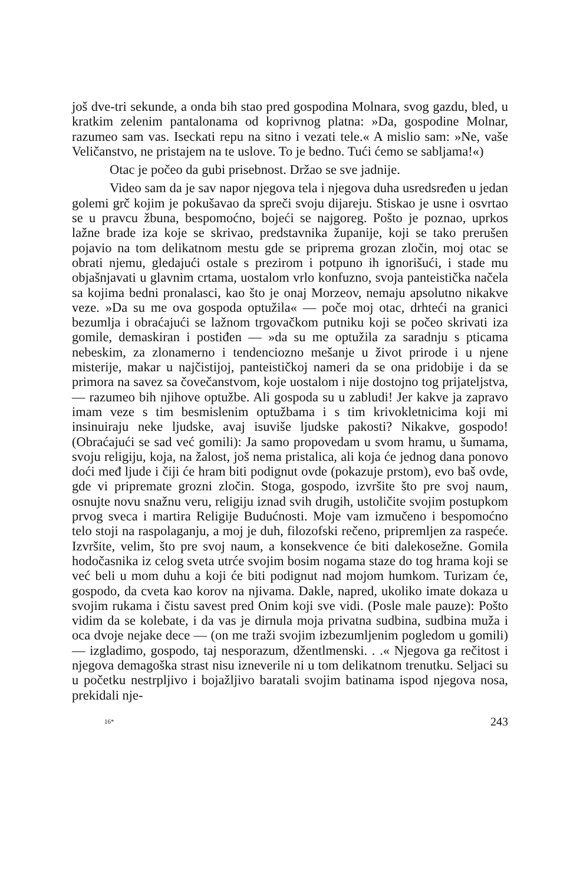još dve-tri sekunde, a onda bih stao pred gospodina Molnara, svog gazdu, bled, u kratkim zelenim pantalonama od koprivnog platna: »Da, gospodine Molnar, razumeo sam vas. Iseckati repu na sitno i vezati tele.« A mislio sam: »Ne, vaše Veličanstvo, ne pristajem na te uslove. To je bedno. Tući ćemo se sabljama!«)
Otac je počeo da gubi prisebnost. Držao se sve jadnije.
Video sam da je sav napor njegova tela i njegova duha usredsređen u jedan golemi grč kojim je pokušavao da spreči svoju dijareju. Stiskao je usne i osvrtao se u pravcu žbuna, bespomoćno, bojeći se najgoreg. Pošto je poznao, uprkos lažne brade iza koje se skrivao, predstavnika županije, koji se tako prerušen pojavio na tom delikatnom mestu gde se priprema grozan zločin, moj otac se obrati njemu, gledajući ostale s prezirom i potpuno ih ignorišući, i stade mu objašnjavati u glavnim crtama, uostalom vrlo konfuzno, svoja panteistička načela sa kojima bedni pronalasci, kao što je onaj Morzeov, nemaju apsolutno nikakve veze. »Da su me ova gospoda optužila« — poče moj otac, drhteći na granici bezumlja i obraćajući se lažnom trgovačkom putniku koji se počeo skrivati iza gomile, demaskiran i postiđen — »da su me optužila za saradnju s pticama nebeskim, za zlonamerno i tendenciozno mešanje u život prirode i u njene misterije, makar u najčistijoj, panteističkoj nameri da se ona pridobije i da se primora na savez sa čovečanstvom, koje uostalom i nije dostojno tog prijateljstva, — razumeo bih njihove optužbe. Ali gospoda su u zabludi! Jer kakve ja zapravo imam veze s tim besmislenim optužbama i s tim krivokletnicima koji mi insinuiraju neke ljudske, avaj isuviše ljudske pakosti? Nikakve, gospodo! (Obraćajući se sad već gomili): Ja samo propovedam u svom hramu, u šumama, svoju religiju, koja, na žalost, još nema pristalica, ali koja će jednog dana ponovo doći međ ljude i čiji će hram biti podignut ovde (pokazuje prstom), evo baš ovde, gde vi pripremate grozni zločin. Stoga, gospodo, izvršite što pre svoj naum, osnujte novu snažnu veru, religiju iznad svih drugih, ustoličite svojim postupkom prvog sveca i martira Religije Budućnosti. Moje vam izmučeno i bespomoćno telo stoji na raspolaganju, a moj je duh, filozofski rečeno, pripremljen za raspeće. Izvršite, velim, što pre svoj naum, a konsekvence će biti dalekosežne. Gomila hodočasnika iz celog sveta utrće svojim bosim nogama staze do tog hrama koji se već beli u mom duhu a koji će biti podignut nad mojom humkom. Turizam će, gospodo, da cveta kao korov na njivama. Dakle, napred, ukoliko imate dokaza u svojim rukama i čistu savest pred Onim koji sve vidi. (Posle male pauze): Pošto vidim da se kolebate, i da vas je dirnula moja privatna sudbina, sudbina muža i oca dvoje nejake dece — (on me traži svojim izbezumljenim pogledom u gomili) — izgladimo, gospodo, taj nesporazum, džentlmenski. . .« Njegova ga rečitost i njegova demagoška strast nisu izneverile ni u tom delikatnom trenutku. Seljaci su u početku nestrpljivo i bojažljivo baratali svojim batinama ispod njegova nosa, prekidali nje-
16* 243